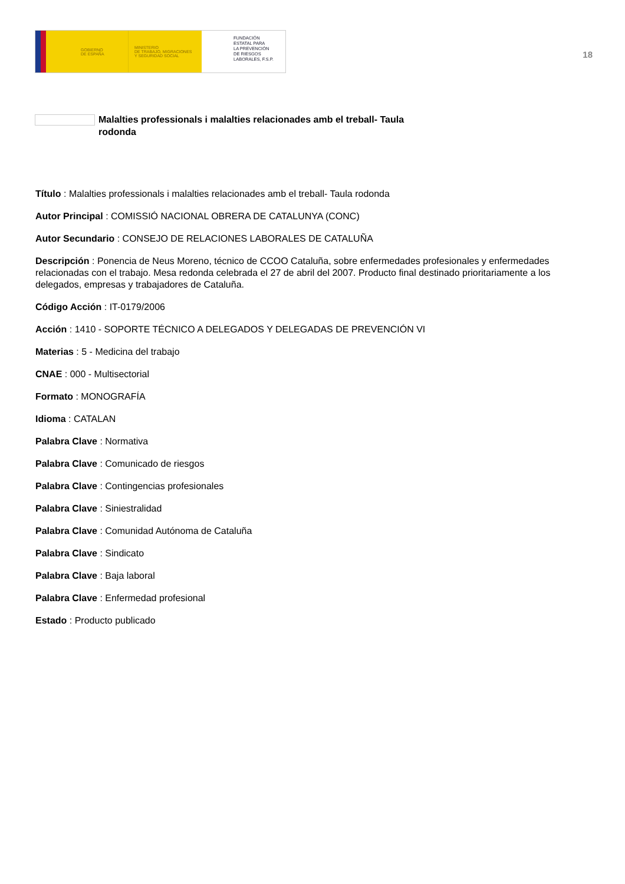GOBIERNO
DE ESPAÑA
MINISTERIO
DE TRABAJO, MIGRACIONES
Y SEGURIDAD SOCIAL
FUNDACIÓN
ESTATAL PARA
LA PREVENCIÓN
DE RIESGOS
LABORALES, F.S.P.
18
Malalties professionals i malalties relacionades amb el treball- Taula rodonda
Título : Malalties professionals i malalties relacionades amb el treball- Taula rodonda
Autor Principal : COMISSIÓ NACIONAL OBRERA DE CATALUNYA (CONC)
Autor Secundario : CONSEJO DE RELACIONES LABORALES DE CATALUÑA
Descripción : Ponencia de Neus Moreno, técnico de CCOO Cataluña, sobre enfermedades profesionales y enfermedades relacionadas con el trabajo. Mesa redonda celebrada el 27 de abril del 2007. Producto final destinado prioritariamente a los delegados, empresas y trabajadores de Cataluña.
Código Acción : IT-0179/2006
Acción : 1410 - SOPORTE TÉCNICO A DELEGADOS Y DELEGADAS DE PREVENCIÓN VI
Materias : 5 - Medicina del trabajo
CNAE : 000 - Multisectorial
Formato : MONOGRAFÍA
Idioma : CATALAN
Palabra Clave : Normativa
Palabra Clave : Comunicado de riesgos
Palabra Clave : Contingencias profesionales
Palabra Clave : Siniestralidad
Palabra Clave : Comunidad Autónoma de Cataluña
Palabra Clave : Sindicato
Palabra Clave : Baja laboral
Palabra Clave : Enfermedad profesional
Estado : Producto publicado